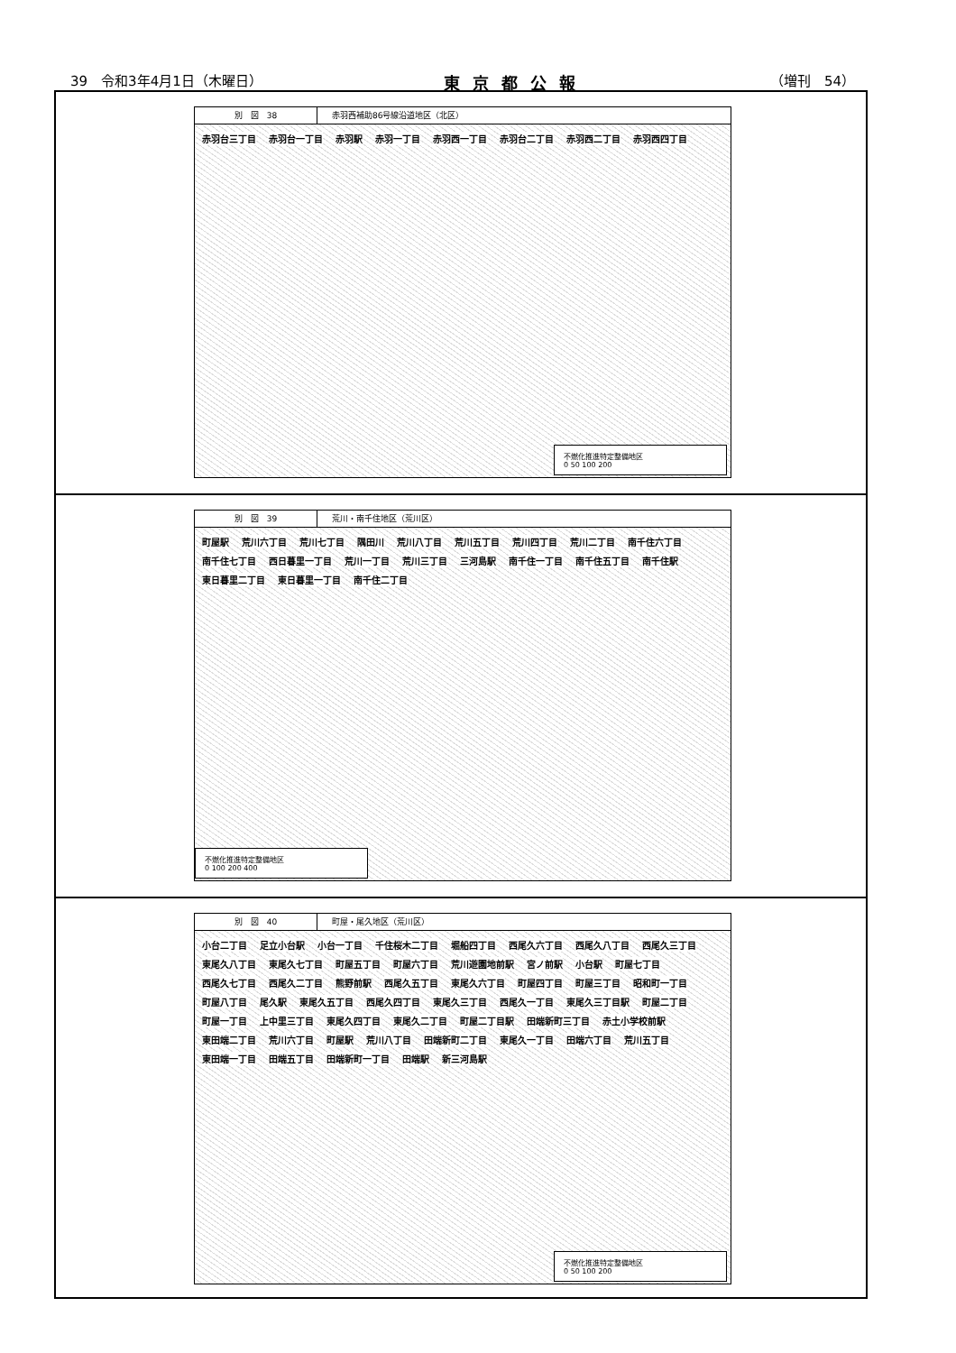39　令和3年4月1日（木曜日） 東京都公報 （増刊　54）
別　図　38 赤羽西補助86号線沿道地区（北区）
赤羽台三丁目 赤羽台一丁目 赤羽駅 赤羽一丁目 赤羽西一丁目 赤羽台二丁目 赤羽西二丁目 赤羽西四丁目
不燃化推進特定整備地区
0 50 100 200
別　図　39 荒川・南千住地区（荒川区）
町屋駅 荒川六丁目 荒川七丁目 隅田川 荒川八丁目 荒川五丁目 荒川四丁目 荒川二丁目 南千住六丁目 南千住七丁目 西日暮里一丁目 荒川一丁目 荒川三丁目 三河島駅 南千住一丁目 南千住五丁目 南千住駅 東日暮里二丁目 東日暮里一丁目 南千住二丁目
不燃化推進特定整備地区
0 100 200 400
別　図　40 町屋・尾久地区（荒川区）
小台二丁目 足立小台駅 小台一丁目 千住桜木二丁目 堀船四丁目 西尾久六丁目 西尾久八丁目 西尾久三丁目 東尾久八丁目 東尾久七丁目 町屋五丁目 町屋六丁目 荒川遊園地前駅 宮ノ前駅 小台駅 町屋七丁目 西尾久七丁目 西尾久二丁目 熊野前駅 西尾久五丁目 東尾久六丁目 町屋四丁目 町屋三丁目 昭和町一丁目 町屋八丁目 尾久駅 東尾久五丁目 西尾久四丁目 東尾久三丁目 西尾久一丁目 東尾久三丁目駅 町屋二丁目 町屋一丁目 上中里三丁目 東尾久四丁目 東尾久二丁目 町屋二丁目駅 田端新町三丁目 赤土小学校前駅 東田端二丁目 荒川六丁目 町屋駅 荒川八丁目 田端新町二丁目 東尾久一丁目 田端六丁目 荒川五丁目 東田端一丁目 田端五丁目 田端新町一丁目 田端駅 新三河島駅
不燃化推進特定整備地区
0 50 100 200